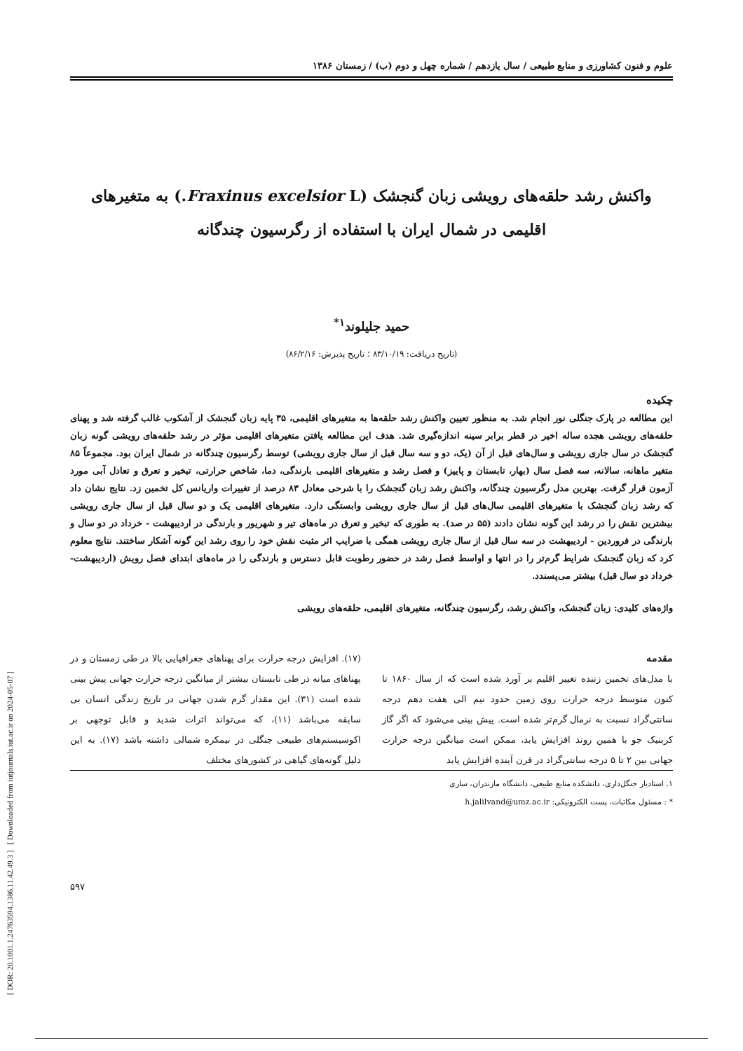[ DOR: 20.1001.1.24763594.1386.11.42.49.3 ] [ Downloaded from iutjournals.iut.ac.ir on 2024-05-07 ]
علوم و فنون کشاورزی و منابع طبیعی / سال یازدهم / شماره چهل و دوم (ب) / زمستان ۱۳۸۶
واکنش رشد حلقه‌های رویشی زبان گنجشک (Fraxinus excelsior L.) به متغیرهای اقلیمی در شمال ایران با استفاده از رگرسیون چندگانه
حمید جلیلوند<sup>۱*</sup>
(تاریخ دریافت: ۸۳/۱۰/۱۹ ؛ تاریخ پذیرش: ۸۶/۲/۱۶)
چکیده
این مطالعه در پارک جنگلی نور انجام شد. به منظور تعیین واکنش رشد حلقه‌ها به متغیرهای اقلیمی، ۳۵ پایه زبان گنجشک از آشکوب غالب گرفته شد و پهنای حلقه‌های رویشی هجده ساله اخیر در قطر برابر سینه اندازه‌گیری شد. هدف این مطالعه یافتن متغیرهای اقلیمی مؤثر در رشد حلقه‌های رویشی گونه زبان گنجشک در سال جاری رویشی و سال‌های قبل از آن (یک، دو و سه سال قبل از سال جاری رویشی) توسط رگرسیون چندگانه در شمال ایران بود. مجموعاً ۸۵ متغیر ماهانه، سالانه، سه فصل سال (بهار، تابستان و پاییز) و فصل رشد و متغیرهای اقلیمی بارندگی، دما، شاخص حرارتی، تبخیر و تعرق و تعادل آبی مورد آزمون قرار گرفت. بهترین مدل رگرسیون چندگانه، واکنش رشد زبان گنجشک را با شرحی معادل ۸۳ درصد از تغییرات واریانس کل تخمین زد. نتایج نشان داد که رشد زبان گنجشک با متغیرهای اقلیمی سال‌های قبل از سال جاری رویشی وابستگی دارد. متغیرهای اقلیمی یک و دو سال قبل از سال جاری رویشی بیشترین نقش را در رشد این گونه نشان دادند (۵۵ در صد). به طوری که تبخیر و تعرق در ماه‌های تیر و شهریور و بارندگی در اردیبهشت - خرداد در دو سال و بارندگی در فروردین - اردیبهشت در سه سال قبل از سال جاری رویشی همگی با ضرایب اثر مثبت نقش خود را روی رشد این گونه آشکار ساختند. نتایج معلوم کرد که زبان گنجشک شرایط گرم‌تر را در انتها و اواسط فصل رشد در حضور رطوبت قابل دسترس و بارندگی را در ماه‌های ابتدای فصل رویش (اردیبهشت- خرداد دو سال قبل) بیشتر می‌پسندد.
واژه‌های کلیدی: زبان گنجشک، واکنش رشد، رگرسیون چندگانه، متغیرهای اقلیمی، حلقه‌های رویشی
مقدمه
با مدل‌های تخمین زننده تغییر اقلیم بر آورد شده است که از سال ۱۸۶۰ تا کنون متوسط درجه حرارت روی زمین حدود نیم الی هفت دهم درجه سانتی‌گراد نسبت به نرمال گرم‌تر شده است. پیش بینی می‌شود که اگر گاز کربنیک جو با همین روند افزایش یابد، ممکن است میانگین درجه حرارت جهانی بین ۲ تا ۵ درجه سانتی‌گراد در قرن آینده افزایش یابد
(۱۷). افزایش درجه حرارت برای پهناهای جغرافیایی بالا در طی زمستان و در پهناهای میانه در طی تابستان بیشتر از میانگین درجه حرارت جهانی پیش بینی شده است (۳۱). این مقدار گرم شدن جهانی در تاریخ زندگی انسان بی سابقه می‌باشد (۱۱)، که می‌تواند اثرات شدید و قابل توجهی بر اکوسیستم‌های طبیعی جنگلی در نیمکره شمالی داشته باشد (۱۷). به این دلیل گونه‌های گیاهی در کشورهای مختلف
۱. استادیار جنگل‌داری، دانشکده منابع طبیعی، دانشگاه مازندران، ساری
* : مسئول مکاتبات، پست الکترونیکی: h.jalilvand@umz.ac.ir
۵۹۷